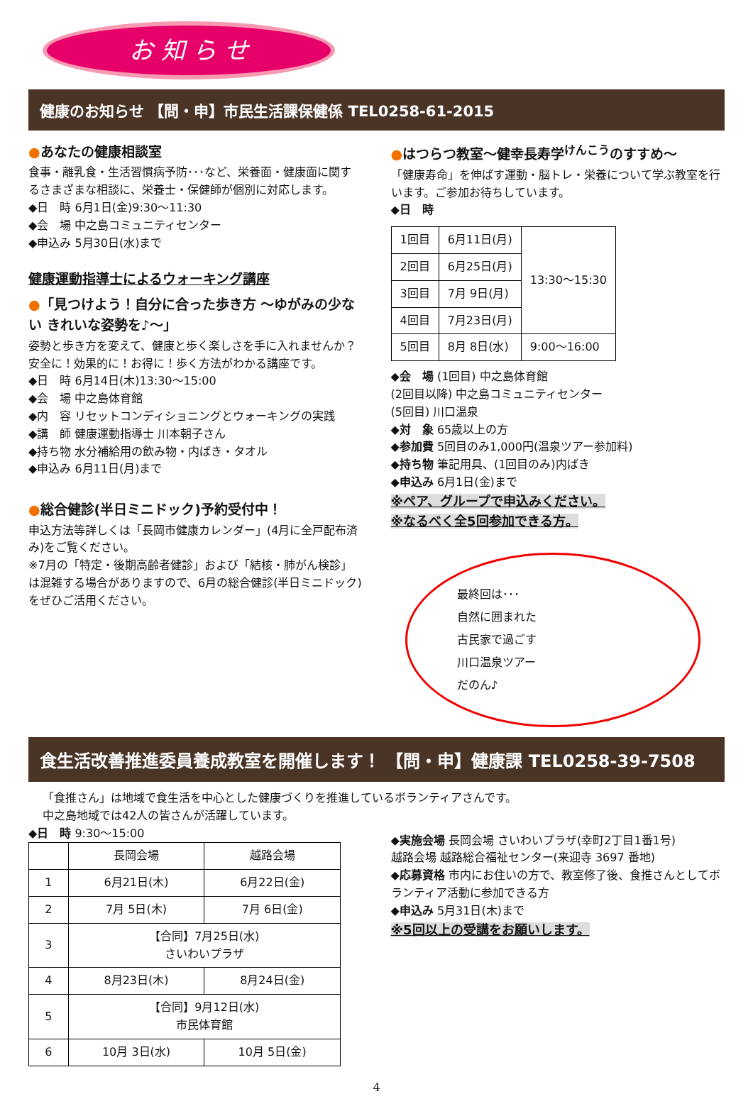お 知 ら せ
健康のお知らせ 【問・申】市民生活課保健係 TEL0258-61-2015
●あなたの健康相談室
食事・離乳食・生活習慣病予防･･･など、栄養面・健康面に関するさまざまな相談に、栄養士・保健師が個別に対応します。
◆日　時 6月1日(金)9:30～11:30
◆会　場 中之島コミュニティセンター
◆申込み 5月30日(水)まで
健康運動指導士によるウォーキング講座
●「見つけよう！自分に合った歩き方 ～ゆがみの少ない きれいな姿勢を♪～」
姿勢と歩き方を変えて、健康と歩く楽しさを手に入れませんか？安全に！効果的に！お得に！歩く方法がわかる講座です。
◆日　時 6月14日(木)13:30～15:00
◆会　場 中之島体育館
◆内　容 リセットコンディショニングとウォーキングの実践
◆講　師 健康運動指導士 川本朝子さん
◆持ち物 水分補給用の飲み物・内ばき・タオル
◆申込み 6月11日(月)まで
●総合健診(半日ミニドック)予約受付中！
申込方法等詳しくは「長岡市健康カレンダー」(4月に全戸配布済み)をご覧ください。
※7月の「特定・後期高齢者健診」および「結核・肺がん検診」は混雑する場合がありますので、6月の総合健診(半日ミニドック)をぜひご活用ください。
●はつらつ教室～健幸長寿学<sup>けんこう</sup>のすすめ～
「健康寿命」を伸ばす運動・脳トレ・栄養について学ぶ教室を行います。ご参加お待ちしています。
◆日　時
| 1回目 | 6月11日(月) | 13:30～15:30 |
| 2回目 | 6月25日(月) | |
| 3回目 | 7月 9日(月) | |
| 4回目 | 7月23日(月) | |
| 5回目 | 8月 8日(水) | 9:00～16:00 |
◆会　場 (1回目) 中之島体育館
(2回目以降) 中之島コミュニティセンター
(5回目) 川口温泉
◆対　象 65歳以上の方
◆参加費 5回目のみ1,000円(温泉ツアー参加料)
◆持ち物 筆記用具、(1回目のみ)内ばき
◆申込み 6月1日(金)まで
※ペア、グループで申込みください。
※なるべく全5回参加できる方。
最終回は･･･
自然に囲まれた
古民家で過ごす
川口温泉ツアー
だのん♪
食生活改善推進委員養成教室を開催します！ 【問・申】健康課 TEL0258-39-7508
「食推さん」は地域で食生活を中心とした健康づくりを推進しているボランティアさんです。
中之島地域では42人の皆さんが活躍しています。
◆日　時 9:30～15:00
| | 長岡会場 | 越路会場 |
| --- | --- | --- |
| 1 | 6月21日(木) | 6月22日(金) |
| 2 | 7月 5日(木) | 7月 6日(金) |
| 3 | 【合同】7月25日(水) さいわいプラザ | |
| 4 | 8月23日(木) | 8月24日(金) |
| 5 | 【合同】9月12日(水) 市民体育館 | |
| 6 | 10月 3日(水) | 10月 5日(金) |
◆実施会場 長岡会場 さいわいプラザ(幸町2丁目1番1号)
越路会場 越路総合福祉センター(来迎寺 3697 番地)
◆応募資格 市内にお住いの方で、教室修了後、食推さんとしてボランティア活動に参加できる方
◆申込み 5月31日(木)まで
※5回以上の受講をお願いします。
4